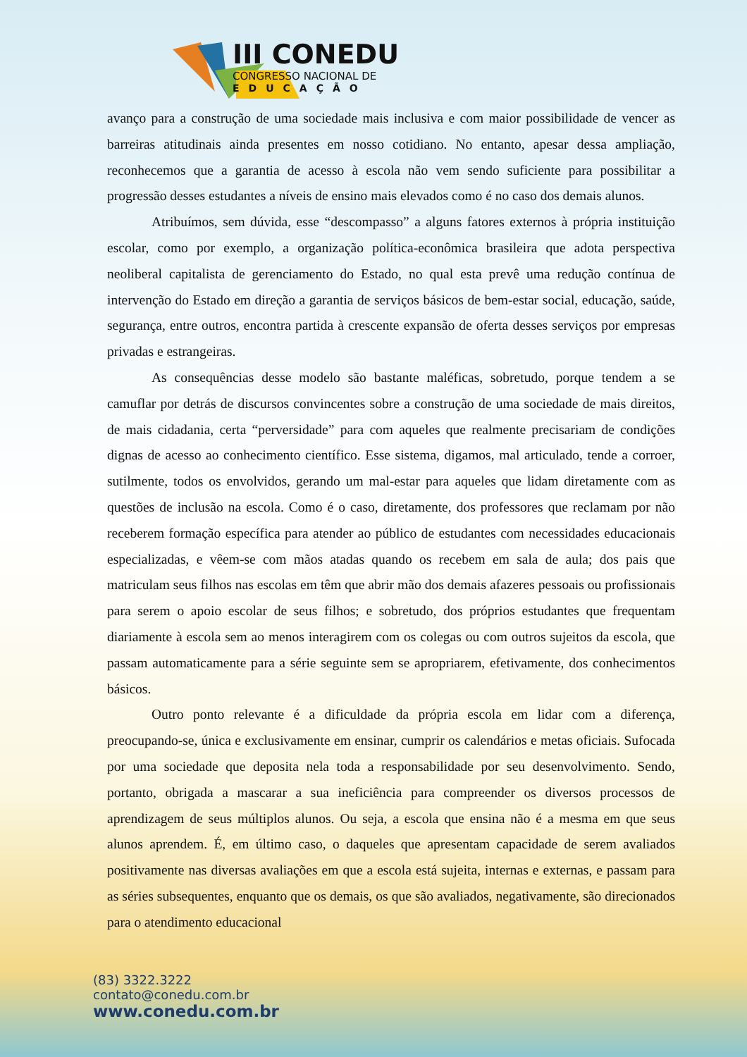III CONEDU
CONGRESSO NACIONAL DE
EDUCAÇÃO
avanço para a construção de uma sociedade mais inclusiva e com maior possibilidade de vencer as barreiras atitudinais ainda presentes em nosso cotidiano. No entanto, apesar dessa ampliação, reconhecemos que a garantia de acesso à escola não vem sendo suficiente para possibilitar a progressão desses estudantes a níveis de ensino mais elevados como é no caso dos demais alunos.
Atribuímos, sem dúvida, esse “descompasso” a alguns fatores externos à própria instituição escolar, como por exemplo, a organização política-econômica brasileira que adota perspectiva neoliberal capitalista de gerenciamento do Estado, no qual esta prevê uma redução contínua de intervenção do Estado em direção a garantia de serviços básicos de bem-estar social, educação, saúde, segurança, entre outros, encontra partida à crescente expansão de oferta desses serviços por empresas privadas e estrangeiras.
As consequências desse modelo são bastante maléficas, sobretudo, porque tendem a se camuflar por detrás de discursos convincentes sobre a construção de uma sociedade de mais direitos, de mais cidadania, certa “perversidade” para com aqueles que realmente precisariam de condições dignas de acesso ao conhecimento científico. Esse sistema, digamos, mal articulado, tende a corroer, sutilmente, todos os envolvidos, gerando um mal-estar para aqueles que lidam diretamente com as questões de inclusão na escola. Como é o caso, diretamente, dos professores que reclamam por não receberem formação específica para atender ao público de estudantes com necessidades educacionais especializadas, e vêem-se com mãos atadas quando os recebem em sala de aula; dos pais que matriculam seus filhos nas escolas em têm que abrir mão dos demais afazeres pessoais ou profissionais para serem o apoio escolar de seus filhos; e sobretudo, dos próprios estudantes que frequentam diariamente à escola sem ao menos interagirem com os colegas ou com outros sujeitos da escola, que passam automaticamente para a série seguinte sem se apropriarem, efetivamente, dos conhecimentos básicos.
Outro ponto relevante é a dificuldade da própria escola em lidar com a diferença, preocupando-se, única e exclusivamente em ensinar, cumprir os calendários e metas oficiais. Sufocada por uma sociedade que deposita nela toda a responsabilidade por seu desenvolvimento. Sendo, portanto, obrigada a mascarar a sua ineficiência para compreender os diversos processos de aprendizagem de seus múltiplos alunos. Ou seja, a escola que ensina não é a mesma em que seus alunos aprendem. É, em último caso, o daqueles que apresentam capacidade de serem avaliados positivamente nas diversas avaliações em que a escola está sujeita, internas e externas, e passam para as séries subsequentes, enquanto que os demais, os que são avaliados, negativamente, são direcionados para o atendimento educacional
(83) 3322.3222
contato@conedu.com.br
www.conedu.com.br